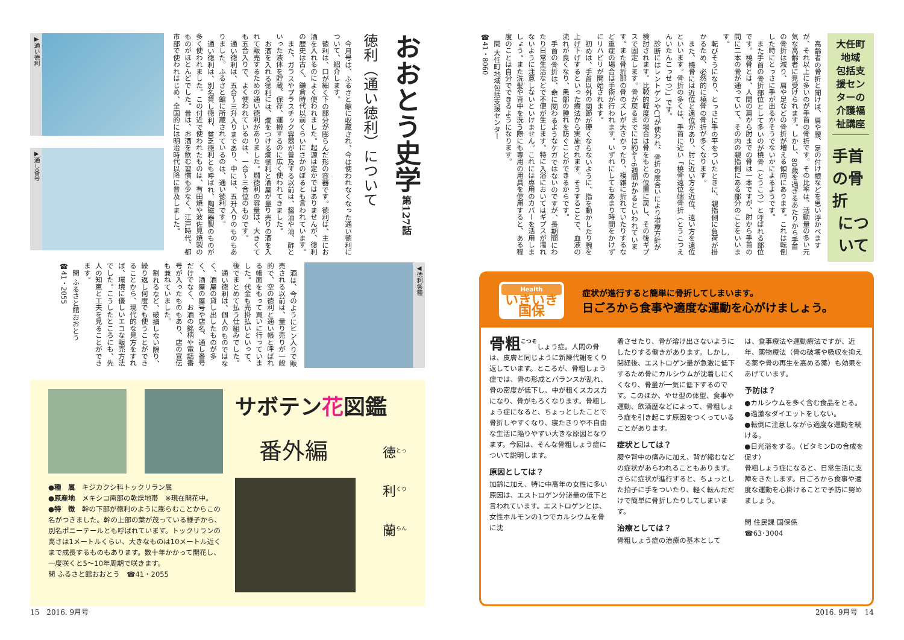大任町地域
包括支援センターの
介護福祉講座
手首の骨折
について
高齢者の骨折と聞けば、肩や腰、足の付け根などを思い浮かべますが、それ以上に多いのが手首の骨折です。その比率は、活動量の多い元気な高齢者に見受けられます。しかし、80歳を過ぎるあたりから手首の骨折は減り、肩や足などの骨折が増える傾向にあります。これは転倒した時にとっさに手が出るかそうでないかによるようです。
また手首の骨折部位として多いのが橈骨（とうこつ）と呼ばれる部位です。橈骨とは、人間の肩から肘までの骨は一本ですが、肘から手首の間に二本の骨が通っていて、その内の親指側にある部分のことをいいます。
転びそうになり、とっさに手の平をついたときに、親指側に負荷が掛かるため、必然的に橈骨の骨折が多くなります。
また、橈骨には近位と遠位があり、肘に近い方を近位、遠い方を遠位といいます。骨折の多くは、手首に近い「橈骨遠位端骨折（とうこつえんいたんこっせつ）」です。
診断にはレントゲンやCTが使われ、骨折の度合いにより治療方針が検討されます。比較的軽度の場合は骨をもとの位置に戻し、その後ギプスで固定します。骨が戻るまでには約4～6週間かかるといわれています。また骨折部の骨のズレが大きかったり、複雑に折れていたりするなど重症の場合は手術が行われます。いずれにしてもあまり時間をかけずにリハビリが開始されます。
初めは、手首以外の関節が硬くならないように、指を動かしたり腕を上げ下げするといった療法から実施されます。そうすることで、血液の流れが良くなり、患部の腫れを防ぐことができるからです。
手首の骨折は、命に関わるようなケガではないのですが、長期間にわたり日常生活などで不便が生じます。特に入浴においてはギプスが濡れないように注意しないといけません。これには専用のカバーを活用しましょう。また洗髪や背中を洗う際にも専用の用具を使用すると、ある程度のことは自分でできるようになります。
問 大任町地域包括支援センター
☎41・8060
Health
いきいき
国保
症状が進行すると簡単に骨折してしまいます。
日ごろから食事や適度な運動を心がけましょう。
骨粗<sup>こつそ</sup>しょう症。人間の骨は、皮膚と同じように新陳代謝をくり返しています。ところが、骨粗しょう症では、骨の形成とバランスが乱れ、骨の密度が低下し、中が粗くスカスカになり、骨がもろくなります。骨粗しょう症になると、ちょっとしたことで骨折しやすくなり、寝たきりや不自由な生活に陥りやすい大きな原因となります。今回は、そんな骨粗しょう症について説明します。
原因としては？
加齢に加え、特に中高年の女性に多い原因は、エストロゲン分泌量の低下と言われています。エストロゲンとは、女性ホルモンの1つでカルシウムを骨に沈
着させたり、骨が溶け出さないようにしたりする働きがあります。しかし,閉経後、エストロゲン量が急激に低下するため骨にカルシウムが沈着しにくくなり、骨量が一気に低下するのです。このほか、やせ型の体型、食事や運動、飲酒歴などによって、骨粗しょう症を引き起こす原因をつくっていることがあります。
症状としては？
腰や背中の痛みに加え、背が縮むなどの症状があらわれることもあります。さらに症状が進行すると、ちょっとした拍子に手をついたり、軽く転んだだけで簡単に骨折したりしてしまいます。
治療としては？
骨粗しょう症の治療の基本として
は、食事療法や運動療法ですが、近年、薬物療法（骨の破壊や吸収を抑える薬や骨の再生を高める薬）も効果をあげています。
予防は？
●カルシウムを多く含む食品をとる。
●過激なダイエットをしない。
●転倒に注意しながら適度な運動を続ける。
●日光浴をする。（ビタミンDの合成を促す）
骨粗しょう症になると、日常生活に支障をきたします。日ごろから食事や適度な運動を心掛けることで予防に努めましょう。
問 住民課 国保係
☎63･3004
おおとう史学 第127話
徳利（通い徳利）について
今月号は、ふるさと館に収蔵され、今は使われなくなった通い徳利について、紹介します。
徳利は、口が細く下の部分が膨らんだ形の容器です。徳利は、主にお酒を入れるのによく使われました。起源は定かではありませんが、徳利の歴史は古く、鎌倉時代以前くらいにさかのぼるとも言われています。
また、ガラスやプラスチック容器が普及する以前は、醤油や油、酢といった液体を貯蔵、保存、運搬するのに広く使われてきました。
お酒を入れる徳利には、燗をつける燗徳利と酒屋が量り売りの酒を入れて販売するための通い徳利がありました。燗徳利の容量は、大きくても五合入りで、よく使われているのは、一合～三合位のものです。
通い徳利は、五合～三升入りまであり、中には、五升入りのものもありました。ふるさと館に所蔵されているのは、通い徳利です。
通い徳利は、別名貸し徳利、貧乏徳利とも呼ばれ、陶磁器製のものが多く使われました。この付近で使われたものは、有田焼や波佐見焼製のものがほとんどでした。昔は、お酒を飲む習慣も少なく、江戸時代、都市部で使われはじめ、全国的には明治時代以降に普及しました。
▶通い徳利
▶通し番号
◀徳利各種
酒は、今のようにビン入りで販売される以前は、量り売りが一般的で、空の徳利と通い帳と呼ばれる帳面をもって買いに行っていました。代金も売掛払いといって、後でまとめて払う仕組みでした。
通い徳利は、個人のものではなく、酒屋の貸し出したものが多く、酒屋の屋号や店名、通し番号だけでなく、お酒の銘柄や電話番号が入ったものもあり、店の宣伝も兼ねていました。
割れるなど、破損しない限り、繰り返し何度でも使うことができることから、現代的な見方をすれば、環境に優しいエコな販売方法でした。こうしたところにも、先人の知恵と工夫を見ることができます。
問 ふるさと館おおとう
☎41・2055
●種　属　キジカクシ科トックリラン属
●原産地　メキシコ南部の乾燥地帯　※現在開花中。
●特　徴　幹の下部が徳利のように膨らむことからこの名がつきました。幹の上部の葉が茂っている様子から、別名ポニーテールとも呼ばれています。トックリランの高さは1メートルくらい、大きなものは10メートル近くまで成長するものもあります。数十年かかって開花し、一度咲くと5～10年周期で咲きます。
問 ふるさと館おおとう　☎41・2055
サボテン花図鑑
番外編
徳<sup>とっ</sup>
利<sup>くり</sup>
蘭<sup>らん</sup>
15　2016. 9月号 2016. 9月号　14